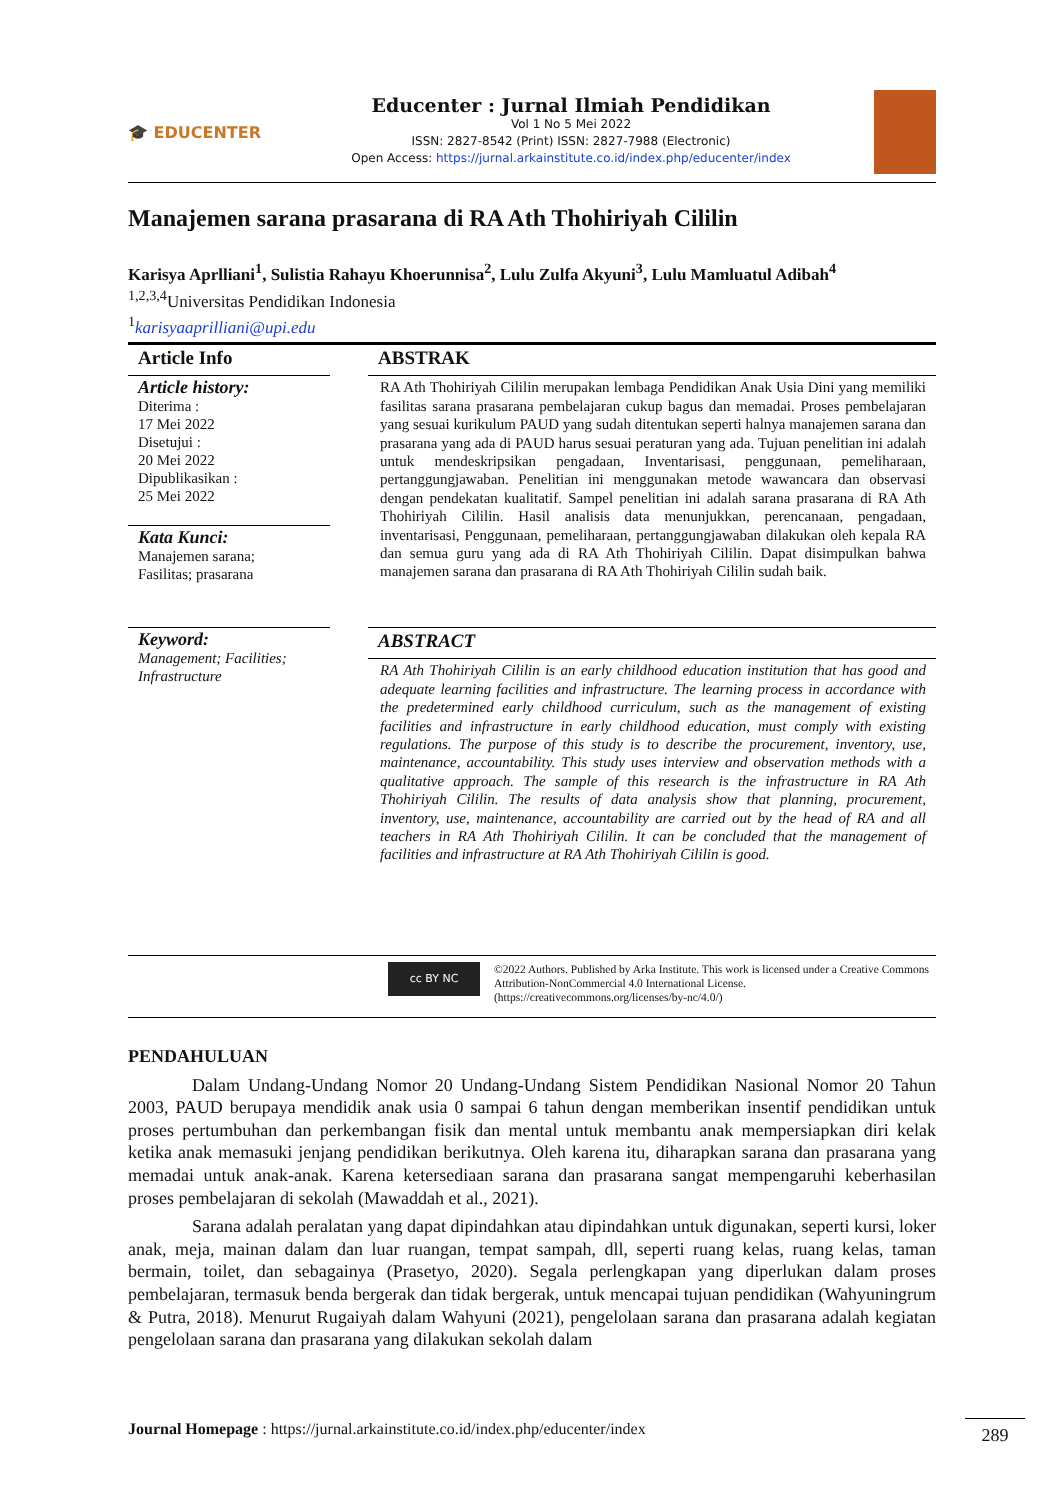🎓 EDUCENTER
Educenter : Jurnal Ilmiah Pendidikan
Vol 1 No 5 Mei 2022
ISSN: 2827-8542 (Print) ISSN: 2827-7988 (Electronic)
Open Access: https://jurnal.arkainstitute.co.id/index.php/educenter/index
Manajemen sarana prasarana di RA Ath Thohiriyah Cililin
Karisya Aprlliani<sup>1</sup>, Sulistia Rahayu Khoerunnisa<sup>2</sup>, Lulu Zulfa Akyuni<sup>3</sup>, Lulu Mamluatul Adibah<sup>4</sup>
<sup>1,2,3,4</sup>Universitas Pendidikan Indonesia
<sup>1</sup> karisyaaprilliani@upi.edu
Article Info
Article history:
Diterima :
17 Mei 2022
Disetujui :
20 Mei 2022
Dipublikasikan :
25 Mei 2022
Kata Kunci:
Manajemen sarana;
Fasilitas; prasarana
Keyword:
Management; Facilities; Infrastructure
ABSTRAK
RA Ath Thohiriyah Cililin merupakan lembaga Pendidikan Anak Usia Dini yang memiliki fasilitas sarana prasarana pembelajaran cukup bagus dan memadai. Proses pembelajaran yang sesuai kurikulum PAUD yang sudah ditentukan seperti halnya manajemen sarana dan prasarana yang ada di PAUD harus sesuai peraturan yang ada. Tujuan penelitian ini adalah untuk mendeskripsikan pengadaan, Inventarisasi, penggunaan, pemeliharaan, pertanggungjawaban. Penelitian ini menggunakan metode wawancara dan observasi dengan pendekatan kualitatif. Sampel penelitian ini adalah sarana prasarana di RA Ath Thohiriyah Cililin. Hasil analisis data menunjukkan, perencanaan, pengadaan, inventarisasi, Penggunaan, pemeliharaan, pertanggungjawaban dilakukan oleh kepala RA dan semua guru yang ada di RA Ath Thohiriyah Cililin. Dapat disimpulkan bahwa manajemen sarana dan prasarana di RA Ath Thohiriyah Cililin sudah baik.
ABSTRACT
RA Ath Thohiriyah Cililin is an early childhood education institution that has good and adequate learning facilities and infrastructure. The learning process in accordance with the predetermined early childhood curriculum, such as the management of existing facilities and infrastructure in early childhood education, must comply with existing regulations. The purpose of this study is to describe the procurement, inventory, use, maintenance, accountability. This study uses interview and observation methods with a qualitative approach. The sample of this research is the infrastructure in RA Ath Thohiriyah Cililin. The results of data analysis show that planning, procurement, inventory, use, maintenance, accountability are carried out by the head of RA and all teachers in RA Ath Thohiriyah Cililin. It can be concluded that the management of facilities and infrastructure at RA Ath Thohiriyah Cililin is good.
cc BY NC
©2022 Authors. Published by Arka Institute. This work is licensed under a Creative Commons Attribution-NonCommercial 4.0 International License. (https://creativecommons.org/licenses/by-nc/4.0/)
PENDAHULUAN
Dalam Undang-Undang Nomor 20 Undang-Undang Sistem Pendidikan Nasional Nomor 20 Tahun 2003, PAUD berupaya mendidik anak usia 0 sampai 6 tahun dengan memberikan insentif pendidikan untuk proses pertumbuhan dan perkembangan fisik dan mental untuk membantu anak mempersiapkan diri kelak ketika anak memasuki jenjang pendidikan berikutnya. Oleh karena itu, diharapkan sarana dan prasarana yang memadai untuk anak-anak. Karena ketersediaan sarana dan prasarana sangat mempengaruhi keberhasilan proses pembelajaran di sekolah (Mawaddah et al., 2021).
Sarana adalah peralatan yang dapat dipindahkan atau dipindahkan untuk digunakan, seperti kursi, loker anak, meja, mainan dalam dan luar ruangan, tempat sampah, dll, seperti ruang kelas, ruang kelas, taman bermain, toilet, dan sebagainya (Prasetyo, 2020). Segala perlengkapan yang diperlukan dalam proses pembelajaran, termasuk benda bergerak dan tidak bergerak, untuk mencapai tujuan pendidikan (Wahyuningrum & Putra, 2018). Menurut Rugaiyah dalam Wahyuni (2021), pengelolaan sarana dan prasarana adalah kegiatan pengelolaan sarana dan prasarana yang dilakukan sekolah dalam
Journal Homepage : https://jurnal.arkainstitute.co.id/index.php/educenter/index 289